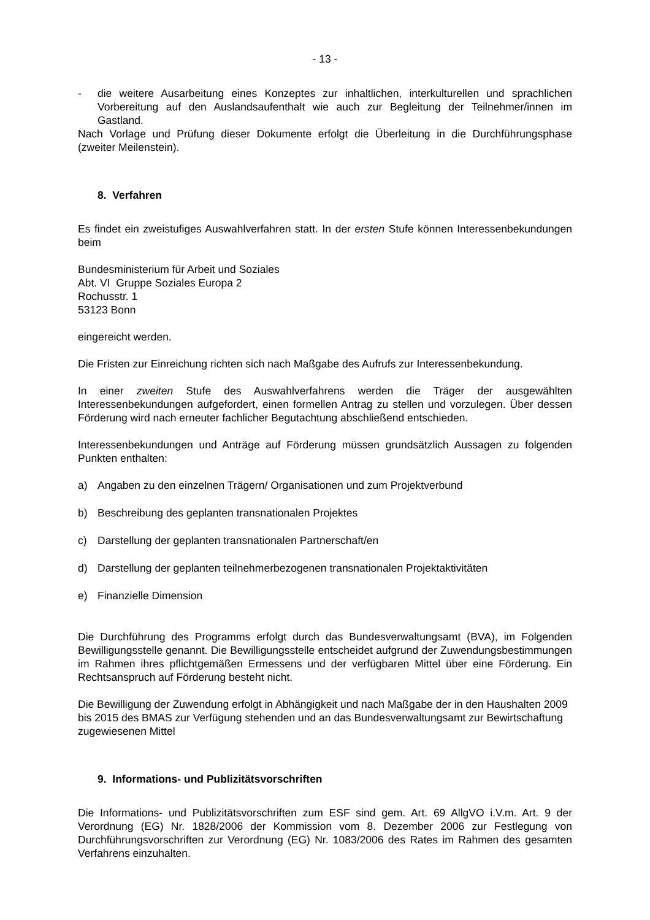- 13 -
- die weitere Ausarbeitung eines Konzeptes zur inhaltlichen, interkulturellen und sprachlichen Vorbereitung auf den Auslandsaufenthalt wie auch zur Begleitung der Teilnehmer/innen im Gastland.
Nach Vorlage und Prüfung dieser Dokumente erfolgt die Überleitung in die Durchführungsphase (zweiter Meilenstein).
8. Verfahren
Es findet ein zweistufiges Auswahlverfahren statt. In der ersten Stufe können Interessenbekundungen beim
Bundesministerium für Arbeit und Soziales
Abt. VI Gruppe Soziales Europa 2
Rochusstr. 1
53123 Bonn
eingereicht werden.
Die Fristen zur Einreichung richten sich nach Maßgabe des Aufrufs zur Interessenbekundung.
In einer zweiten Stufe des Auswahlverfahrens werden die Träger der ausgewählten Interessenbekundungen aufgefordert, einen formellen Antrag zu stellen und vorzulegen. Über dessen Förderung wird nach erneuter fachlicher Begutachtung abschließend entschieden.
Interessenbekundungen und Anträge auf Förderung müssen grundsätzlich Aussagen zu folgenden Punkten enthalten:
a) Angaben zu den einzelnen Trägern/ Organisationen und zum Projektverbund
b) Beschreibung des geplanten transnationalen Projektes
c) Darstellung der geplanten transnationalen Partnerschaft/en
d) Darstellung der geplanten teilnehmerbezogenen transnationalen Projektaktivitäten
e) Finanzielle Dimension
Die Durchführung des Programms erfolgt durch das Bundesverwaltungsamt (BVA), im Folgenden Bewilligungsstelle genannt. Die Bewilligungsstelle entscheidet aufgrund der Zuwendungsbestimmungen im Rahmen ihres pflichtgemäßen Ermessens und der verfügbaren Mittel über eine Förderung. Ein Rechtsanspruch auf Förderung besteht nicht.
Die Bewilligung der Zuwendung erfolgt in Abhängigkeit und nach Maßgabe der in den Haushalten 2009 bis 2015 des BMAS zur Verfügung stehenden und an das Bundesverwaltungsamt zur Bewirtschaftung zugewiesenen Mittel
9. Informations- und Publizitätsvorschriften
Die Informations- und Publizitätsvorschriften zum ESF sind gem. Art. 69 AllgVO i.V.m. Art. 9 der Verordnung (EG) Nr. 1828/2006 der Kommission vom 8. Dezember 2006 zur Festlegung von Durchführungsvorschriften zur Verordnung (EG) Nr. 1083/2006 des Rates im Rahmen des gesamten Verfahrens einzuhalten.